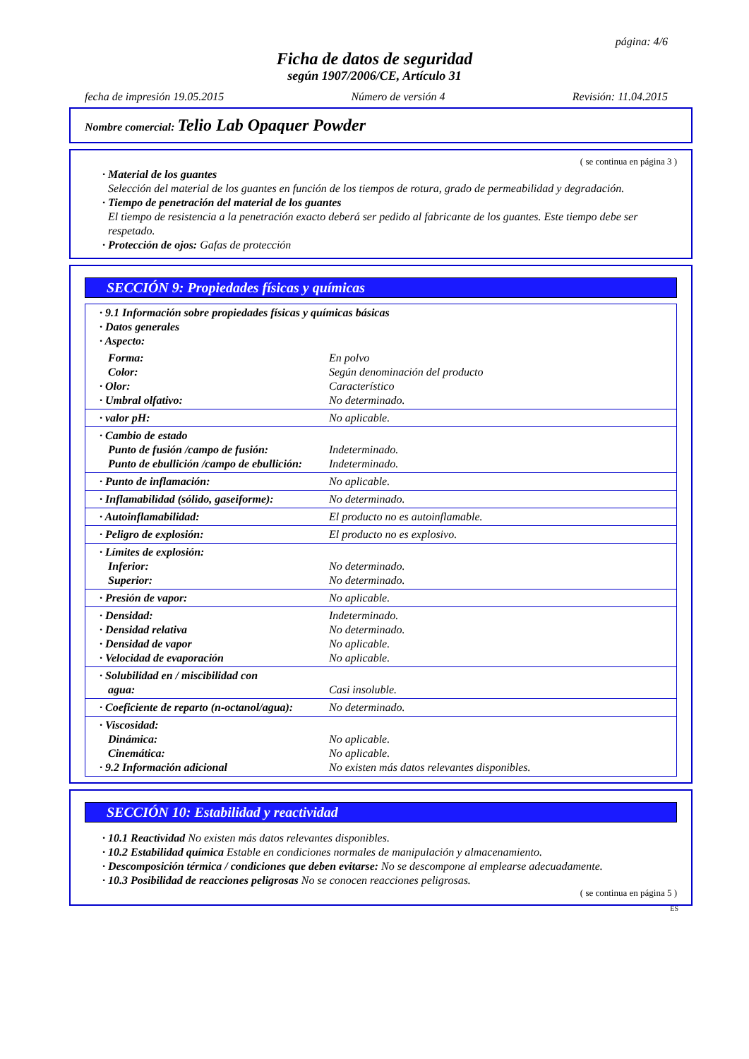página: 4/6
Ficha de datos de seguridad
según 1907/2006/CE, Artículo 31
fecha de impresión 19.05.2015 Número de versión 4 Revisión: 11.04.2015
Nombre comercial: Telio Lab Opaquer Powder
( se continua en página 3 )
· Material de los guantes
Selección del material de los guantes en función de los tiempos de rotura, grado de permeabilidad y degradación.
· Tiempo de penetración del material de los guantes
El tiempo de resistencia a la penetración exacto deberá ser pedido al fabricante de los guantes. Este tiempo debe ser respetado.
· Protección de ojos: Gafas de protección
SECCIÓN 9: Propiedades físicas y químicas
| · 9.1 Información sobre propiedades físicas y químicas básicas · Datos generales · Aspecto: | |
| Forma: Color: · Olor: · Umbral olfativo: | En polvo Según denominación del producto Característico No determinado. |
| · valor pH: | No aplicable. |
| · Cambio de estado Punto de fusión /campo de fusión: Punto de ebullición /campo de ebullición: | Indeterminado. Indeterminado. |
| · Punto de inflamación: | No aplicable. |
| · Inflamabilidad (sólido, gaseiforme): | No determinado. |
| · Autoinflamabilidad: | El producto no es autoinflamable. |
| · Peligro de explosión: | El producto no es explosivo. |
| · Límites de explosión: Inferior: Superior: | No determinado. No determinado. |
| · Presión de vapor: | No aplicable. |
| · Densidad: · Densidad relativa · Densidad de vapor · Velocidad de evaporación | Indeterminado. No determinado. No aplicable. No aplicable. |
| · Solubilidad en / miscibilidad con agua: | Casi insoluble. |
| · Coeficiente de reparto (n-octanol/agua): | No determinado. |
| · Viscosidad: Dinámica: Cinemática: · 9.2 Información adicional | No aplicable. No aplicable. No existen más datos relevantes disponibles. |
SECCIÓN 10: Estabilidad y reactividad
· 10.1 Reactividad No existen más datos relevantes disponibles.
· 10.2 Estabilidad química Estable en condiciones normales de manipulación y almacenamiento.
· Descomposición térmica / condiciones que deben evitarse: No se descompone al emplearse adecuadamente.
· 10.3 Posibilidad de reacciones peligrosas No se conocen reacciones peligrosas.
( se continua en página 5 )
ES